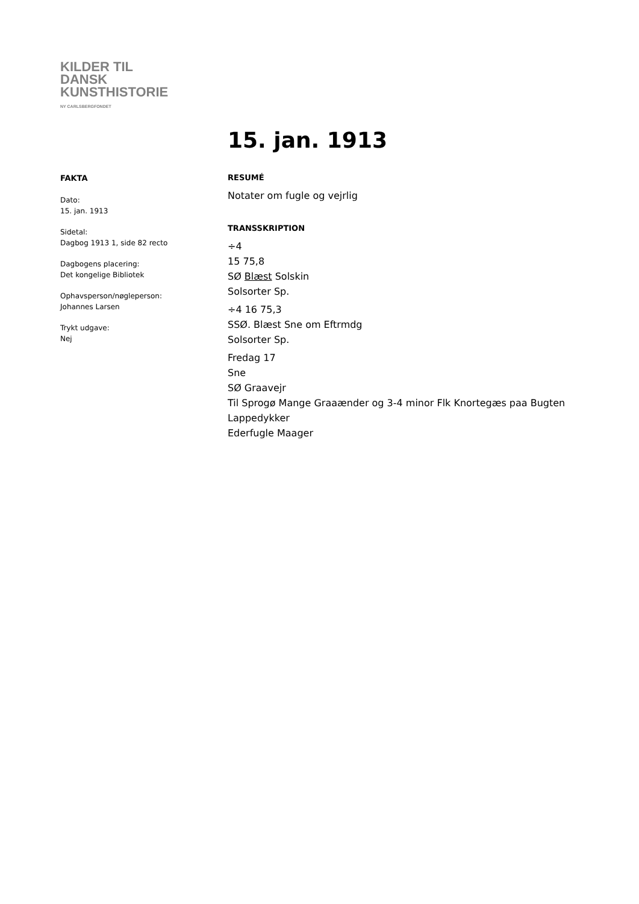KILDER TIL
DANSK
KUNSTHISTORIE
NY CARLSBERGFONDET
15. jan. 1913
FAKTA
Dato:
15. jan. 1913
Sidetal:
Dagbog 1913 1, side 82 recto
Dagbogens placering:
Det kongelige Bibliotek
Ophavsperson/nøgleperson:
Johannes Larsen
Trykt udgave:
Nej
RESUMÉ
Notater om fugle og vejrlig
TRANSSKRIPTION
÷4
15 75,8
SØ Blæst Solskin
Solsorter Sp.
÷4 16 75,3
SSØ. Blæst Sne om Eftrmdg
Solsorter Sp.
Fredag 17
Sne
SØ Graavejr
Til Sprogø Mange Graaænder og 3-4 minor Flk Knortegæs paa Bugten
Lappedykker
Ederfugle Maager